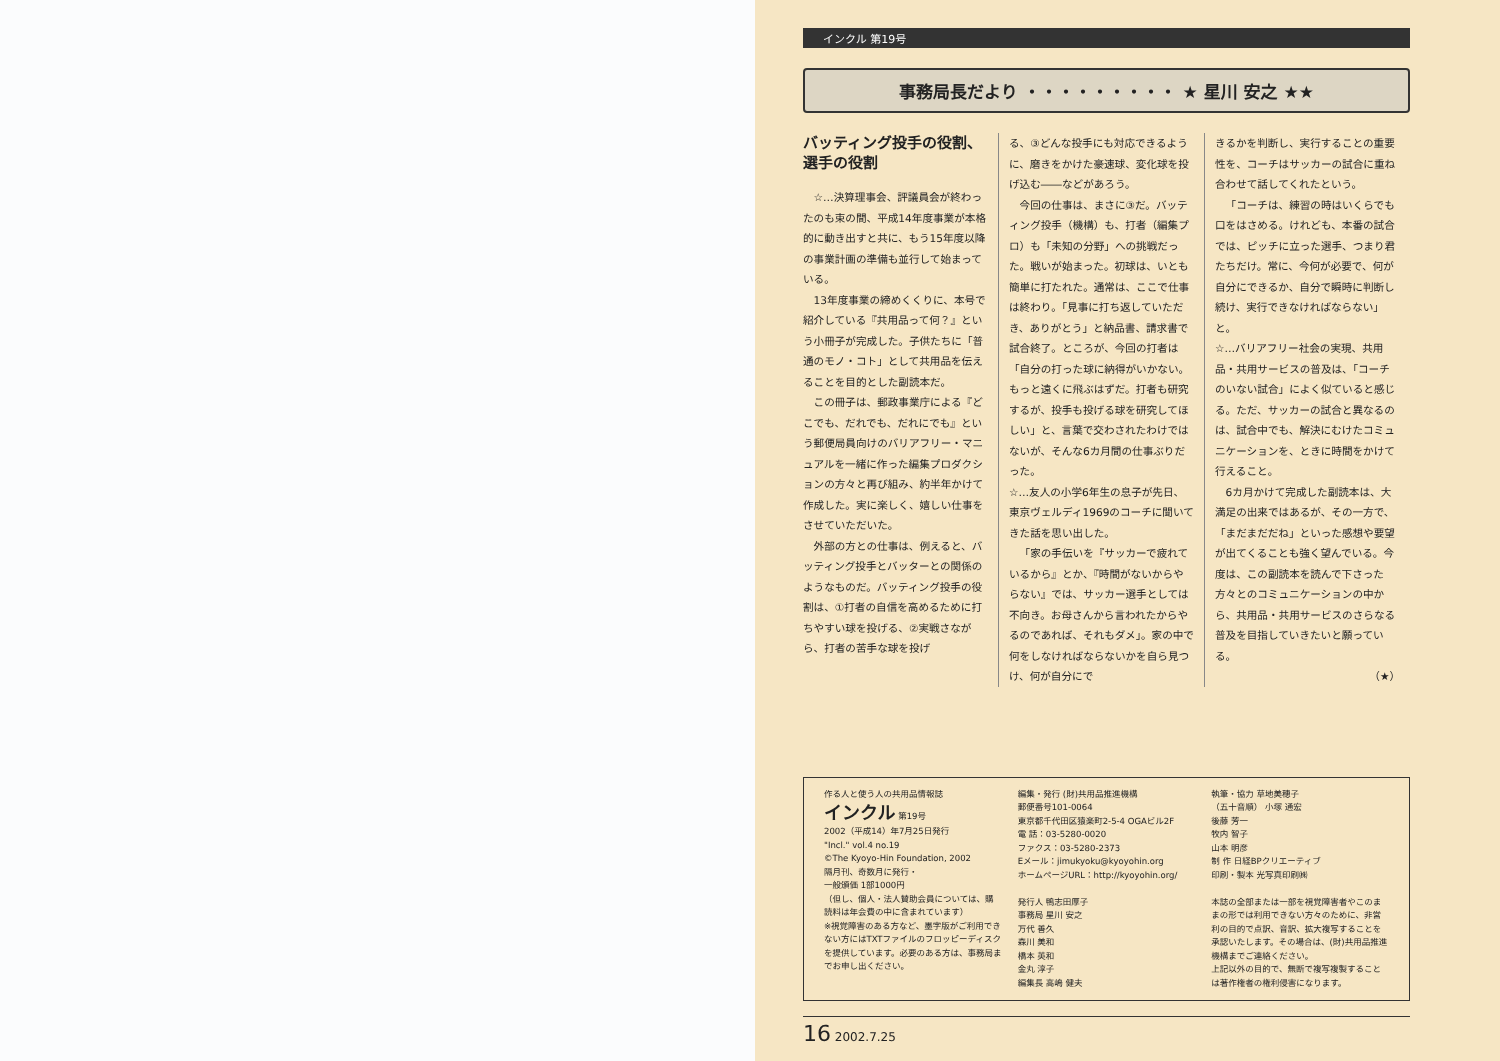インクル 第19号
事務局長だより ・・・・・・・・・ ★ 星川 安之 ★★
バッティング投手の役割、
選手の役割
☆…決算理事会、評議員会が終わったのも束の間、平成14年度事業が本格的に動き出すと共に、もう15年度以降の事業計画の準備も並行して始まっている。
13年度事業の締めくくりに、本号で紹介している『共用品って何？』という小冊子が完成した。子供たちに「普通のモノ・コト」として共用品を伝えることを目的とした副読本だ。
この冊子は、郵政事業庁による『どこでも、だれでも、だれにでも』という郵便局員向けのバリアフリー・マニュアルを一緒に作った編集プロダクションの方々と再び組み、約半年かけて作成した。実に楽しく、嬉しい仕事をさせていただいた。
外部の方との仕事は、例えると、バッティング投手とバッターとの関係のようなものだ。バッティング投手の役割は、①打者の自信を高めるために打ちやすい球を投げる、②実戦さながら、打者の苦手な球を投げ
る、③どんな投手にも対応できるように、磨きをかけた豪速球、変化球を投げ込む――などがあろう。
今回の仕事は、まさに③だ。バッティング投手（機構）も、打者（編集プロ）も「未知の分野」への挑戦だった。戦いが始まった。初球は、いとも簡単に打たれた。通常は、ここで仕事は終わり。「見事に打ち返していただき、ありがとう」と納品書、請求書で試合終了。ところが、今回の打者は「自分の打った球に納得がいかない。もっと遠くに飛ぶはずだ。打者も研究するが、投手も投げる球を研究してほしい」と、言葉で交わされたわけではないが、そんな6カ月間の仕事ぶりだった。
☆…友人の小学6年生の息子が先日、東京ヴェルディ1969のコーチに聞いてきた話を思い出した。
「家の手伝いを『サッカーで疲れているから』とか、『時間がないからやらない』では、サッカー選手としては不向き。お母さんから言われたからやるのであれば、それもダメ」。家の中で何をしなければならないかを自ら見つけ、何が自分にで
きるかを判断し、実行することの重要性を、コーチはサッカーの試合に重ね合わせて話してくれたという。
「コーチは、練習の時はいくらでも口をはさめる。けれども、本番の試合では、ピッチに立った選手、つまり君たちだけ。常に、今何が必要で、何が自分にできるか、自分で瞬時に判断し続け、実行できなければならない」と。
☆…バリアフリー社会の実現、共用品・共用サービスの普及は、「コーチのいない試合」によく似ていると感じる。ただ、サッカーの試合と異なるのは、試合中でも、解決にむけたコミュニケーションを、ときに時間をかけて行えること。
6カ月かけて完成した副読本は、大満足の出来ではあるが、その一方で、「まだまだだね」といった感想や要望が出てくることも強く望んでいる。今度は、この副読本を読んで下さった方々とのコミュニケーションの中から、共用品・共用サービスのさらなる普及を目指していきたいと願っている。
（★）
作る人と使う人の共用品情報誌
インクル 第19号
2002（平成14）年7月25日発行
"Incl." vol.4 no.19
©The Kyoyo-Hin Foundation, 2002
隔月刊、奇数月に発行・
一般頒価 1部1000円
（但し、個人・法人賛助会員については、購読料は年会費の中に含まれています）
※視覚障害のある方など、墨字版がご利用できない方にはTXTファイルのフロッピーディスクを提供しています。必要のある方は、事務局までお申し出ください。
編集・発行 (財)共用品推進機構
郵便番号101-0064
東京都千代田区猿楽町2-5-4 OGAビル2F
電 話：03-5280-0020
ファクス：03-5280-2373
Eメール：jimukyoku@kyoyohin.org
ホームページURL：http://kyoyohin.org/
発行人 鴨志田厚子
事務局 星川 安之
万代 善久
森川 美和
橋本 英和
金丸 淳子
編集長 高嶋 健夫
執筆・協力 草地美穂子
（五十音順） 小塚 通宏
後藤 芳一
牧内 智子
山本 明彦
制 作 日経BPクリエーティブ
印刷・製本 光写真印刷㈱
本誌の全部または一部を視覚障害者やこのままの形では利用できない方々のために、非営利の目的で点訳、音訳、拡大複写することを承認いたします。その場合は、(財)共用品推進機構までご連絡ください。
上記以外の目的で、無断で複写複製することは著作権者の権利侵害になります。
16 2002.7.25